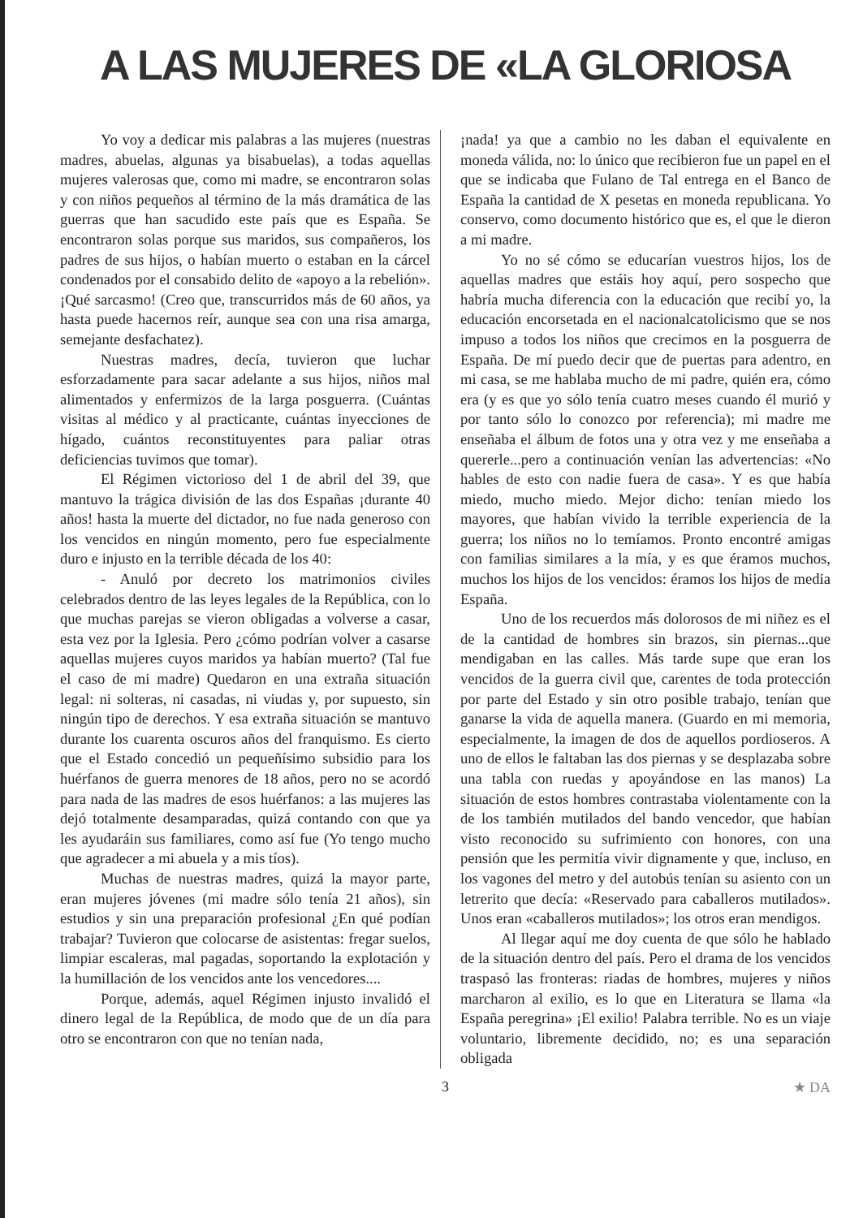A LAS MUJERES DE «LA GLORIOSA
Yo voy a dedicar mis palabras a las mujeres (nuestras madres, abuelas, algunas ya bisabuelas), a todas aquellas mujeres valerosas que, como mi madre, se encontraron solas y con niños pequeños al término de la más dramática de las guerras que han sacudido este país que es España. Se encontraron solas porque sus maridos, sus compañeros, los padres de sus hijos, o habían muerto o estaban en la cárcel condenados por el consabido delito de «apoyo a la rebelión». ¡Qué sarcasmo! (Creo que, transcurridos más de 60 años, ya hasta puede hacernos reír, aunque sea con una risa amarga, semejante desfachatez).
Nuestras madres, decía, tuvieron que luchar esforzadamente para sacar adelante a sus hijos, niños mal alimentados y enfermizos de la larga posguerra. (Cuántas visitas al médico y al practicante, cuántas inyecciones de hígado, cuántos reconstituyentes para paliar otras deficiencias tuvimos que tomar).
El Régimen victorioso del 1 de abril del 39, que mantuvo la trágica división de las dos Españas ¡durante 40 años! hasta la muerte del dictador, no fue nada generoso con los vencidos en ningún momento, pero fue especialmente duro e injusto en la terrible década de los 40:
- Anuló por decreto los matrimonios civiles celebrados dentro de las leyes legales de la República, con lo que muchas parejas se vieron obligadas a volverse a casar, esta vez por la Iglesia. Pero ¿cómo podrían volver a casarse aquellas mujeres cuyos maridos ya habían muerto? (Tal fue el caso de mi madre) Quedaron en una extraña situación legal: ni solteras, ni casadas, ni viudas y, por supuesto, sin ningún tipo de derechos. Y esa extraña situación se mantuvo durante los cuarenta oscuros años del franquismo. Es cierto que el Estado concedió un pequeñísimo subsidio para los huérfanos de guerra menores de 18 años, pero no se acordó para nada de las madres de esos huérfanos: a las mujeres las dejó totalmente desamparadas, quizá contando con que ya les ayudaráin sus familiares, como así fue (Yo tengo mucho que agradecer a mi abuela y a mis tíos).
Muchas de nuestras madres, quizá la mayor parte, eran mujeres jóvenes (mi madre sólo tenía 21 años), sin estudios y sin una preparación profesional ¿En qué podían trabajar? Tuvieron que colocarse de asistentas: fregar suelos, limpiar escaleras, mal pagadas, soportando la explotación y la humillación de los vencidos ante los vencedores....
Porque, además, aquel Régimen injusto invalidó el dinero legal de la República, de modo que de un día para otro se encontraron con que no tenían nada,
¡nada! ya que a cambio no les daban el equivalente en moneda válida, no: lo único que recibieron fue un papel en el que se indicaba que Fulano de Tal entrega en el Banco de España la cantidad de X pesetas en moneda republicana. Yo conservo, como documento histórico que es, el que le dieron a mi madre.
Yo no sé cómo se educarían vuestros hijos, los de aquellas madres que estáis hoy aquí, pero sospecho que habría mucha diferencia con la educación que recibí yo, la educación encorsetada en el nacionalcatolicismo que se nos impuso a todos los niños que crecimos en la posguerra de España. De mí puedo decir que de puertas para adentro, en mi casa, se me hablaba mucho de mi padre, quién era, cómo era (y es que yo sólo tenía cuatro meses cuando él murió y por tanto sólo lo conozco por referencia); mi madre me enseñaba el álbum de fotos una y otra vez y me enseñaba a quererle...pero a continuación venían las advertencias: «No hables de esto con nadie fuera de casa». Y es que había miedo, mucho miedo. Mejor dicho: tenían miedo los mayores, que habían vivido la terrible experiencia de la guerra; los niños no lo temíamos. Pronto encontré amigas con familias similares a la mía, y es que éramos muchos, muchos los hijos de los vencidos: éramos los hijos de media España.
Uno de los recuerdos más dolorosos de mi niñez es el de la cantidad de hombres sin brazos, sin piernas...que mendigaban en las calles. Más tarde supe que eran los vencidos de la guerra civil que, carentes de toda protección por parte del Estado y sin otro posible trabajo, tenían que ganarse la vida de aquella manera. (Guardo en mi memoria, especialmente, la imagen de dos de aquellos pordioseros. A uno de ellos le faltaban las dos piernas y se desplazaba sobre una tabla con ruedas y apoyándose en las manos) La situación de estos hombres contrastaba violentamente con la de los también mutilados del bando vencedor, que habían visto reconocido su sufrimiento con honores, con una pensión que les permitía vivir dignamente y que, incluso, en los vagones del metro y del autobús tenían su asiento con un letrerito que decía: «Reservado para caballeros mutilados». Unos eran «caballeros mutilados»; los otros eran mendigos.
Al llegar aquí me doy cuenta de que sólo he hablado de la situación dentro del país. Pero el drama de los vencidos traspasó las fronteras: riadas de hombres, mujeres y niños marcharon al exilio, es lo que en Literatura se llama «la España peregrina» ¡El exilio! Palabra terrible. No es un viaje voluntario, libremente decidido, no; es una separación obligada
3 ★ DA